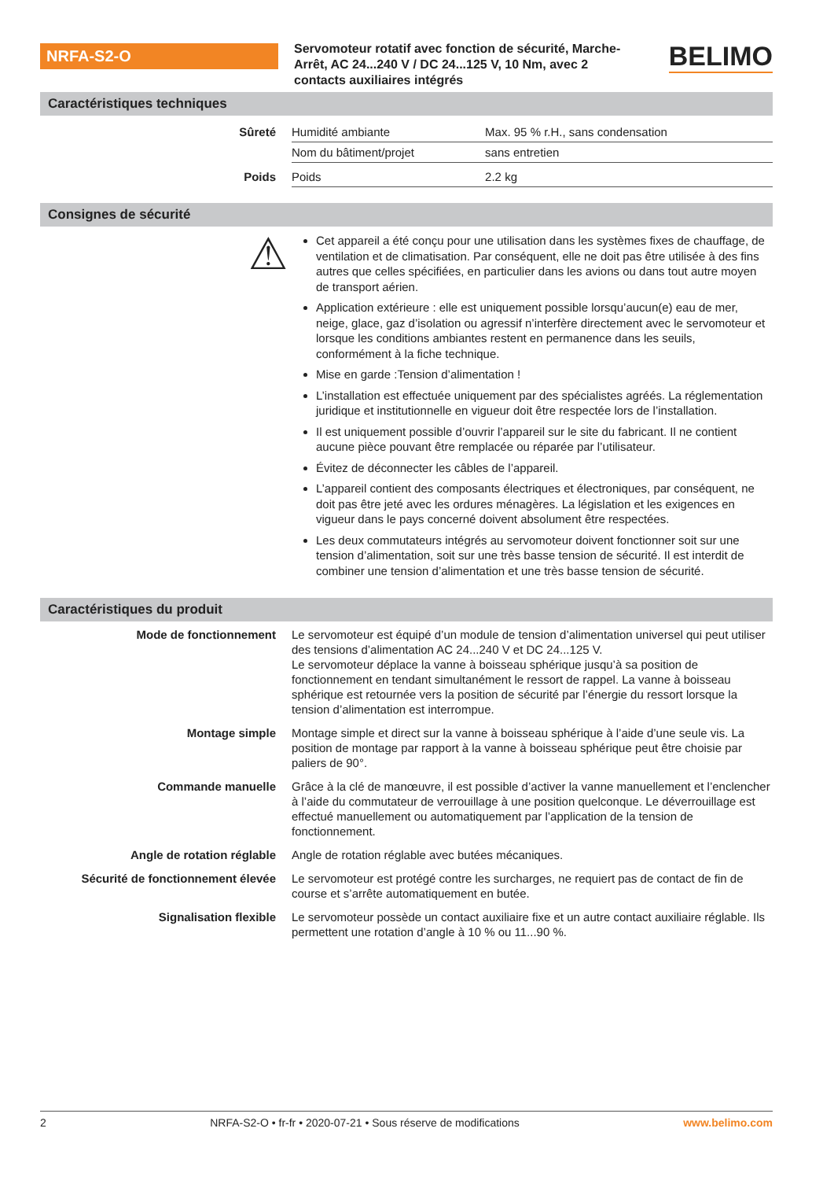NRFA-S2-O
Servomoteur rotatif avec fonction de sécurité, Marche-Arrêt, AC 24...240 V / DC 24...125 V, 10 Nm, avec 2 contacts auxiliaires intégrés
BELIMO
Caractéristiques techniques
| Sûreté | Humidité ambiante | Max. 95 % r.H., sans condensation |
| | Nom du bâtiment/projet | sans entretien |
| Poids | Poids | 2.2 kg |
Consignes de sécurité
⚠
Cet appareil a été conçu pour une utilisation dans les systèmes fixes de chauffage, de ventilation et de climatisation. Par conséquent, elle ne doit pas être utilisée à des fins autres que celles spécifiées, en particulier dans les avions ou dans tout autre moyen de transport aérien.
Application extérieure : elle est uniquement possible lorsqu’aucun(e) eau de mer, neige, glace, gaz d’isolation ou agressif n’interfère directement avec le servomoteur et lorsque les conditions ambiantes restent en permanence dans les seuils, conformément à la fiche technique.
Mise en garde :Tension d’alimentation !
L’installation est effectuée uniquement par des spécialistes agréés. La réglementation juridique et institutionnelle en vigueur doit être respectée lors de l’installation.
Il est uniquement possible d’ouvrir l’appareil sur le site du fabricant. Il ne contient aucune pièce pouvant être remplacée ou réparée par l’utilisateur.
Évitez de déconnecter les câbles de l’appareil.
L’appareil contient des composants électriques et électroniques, par conséquent, ne doit pas être jeté avec les ordures ménagères. La législation et les exigences en vigueur dans le pays concerné doivent absolument être respectées.
Les deux commutateurs intégrés au servomoteur doivent fonctionner soit sur une tension d’alimentation, soit sur une très basse tension de sécurité. Il est interdit de combiner une tension d’alimentation et une très basse tension de sécurité.
Caractéristiques du produit
| Mode de fonctionnement | Le servomoteur est équipé d’un module de tension d’alimentation universel qui peut utiliser des tensions d’alimentation AC 24...240 V et DC 24...125 V. Le servomoteur déplace la vanne à boisseau sphérique jusqu’à sa position de fonctionnement en tendant simultanément le ressort de rappel. La vanne à boisseau sphérique est retournée vers la position de sécurité par l’énergie du ressort lorsque la tension d’alimentation est interrompue. |
| Montage simple | Montage simple et direct sur la vanne à boisseau sphérique à l’aide d’une seule vis. La position de montage par rapport à la vanne à boisseau sphérique peut être choisie par paliers de 90°. |
| Commande manuelle | Grâce à la clé de manœuvre, il est possible d’activer la vanne manuellement et l’enclencher à l’aide du commutateur de verrouillage à une position quelconque. Le déverrouillage est effectué manuellement ou automatiquement par l’application de la tension de fonctionnement. |
| Angle de rotation réglable | Angle de rotation réglable avec butées mécaniques. |
| Sécurité de fonctionnement élevée | Le servomoteur est protégé contre les surcharges, ne requiert pas de contact de fin de course et s’arrête automatiquement en butée. |
| Signalisation flexible | Le servomoteur possède un contact auxiliaire fixe et un autre contact auxiliaire réglable. Ils permettent une rotation d’angle à 10 % ou 11...90 %. |
2 NRFA-S2-O • fr-fr • 2020-07-21 • Sous réserve de modifications www.belimo.com